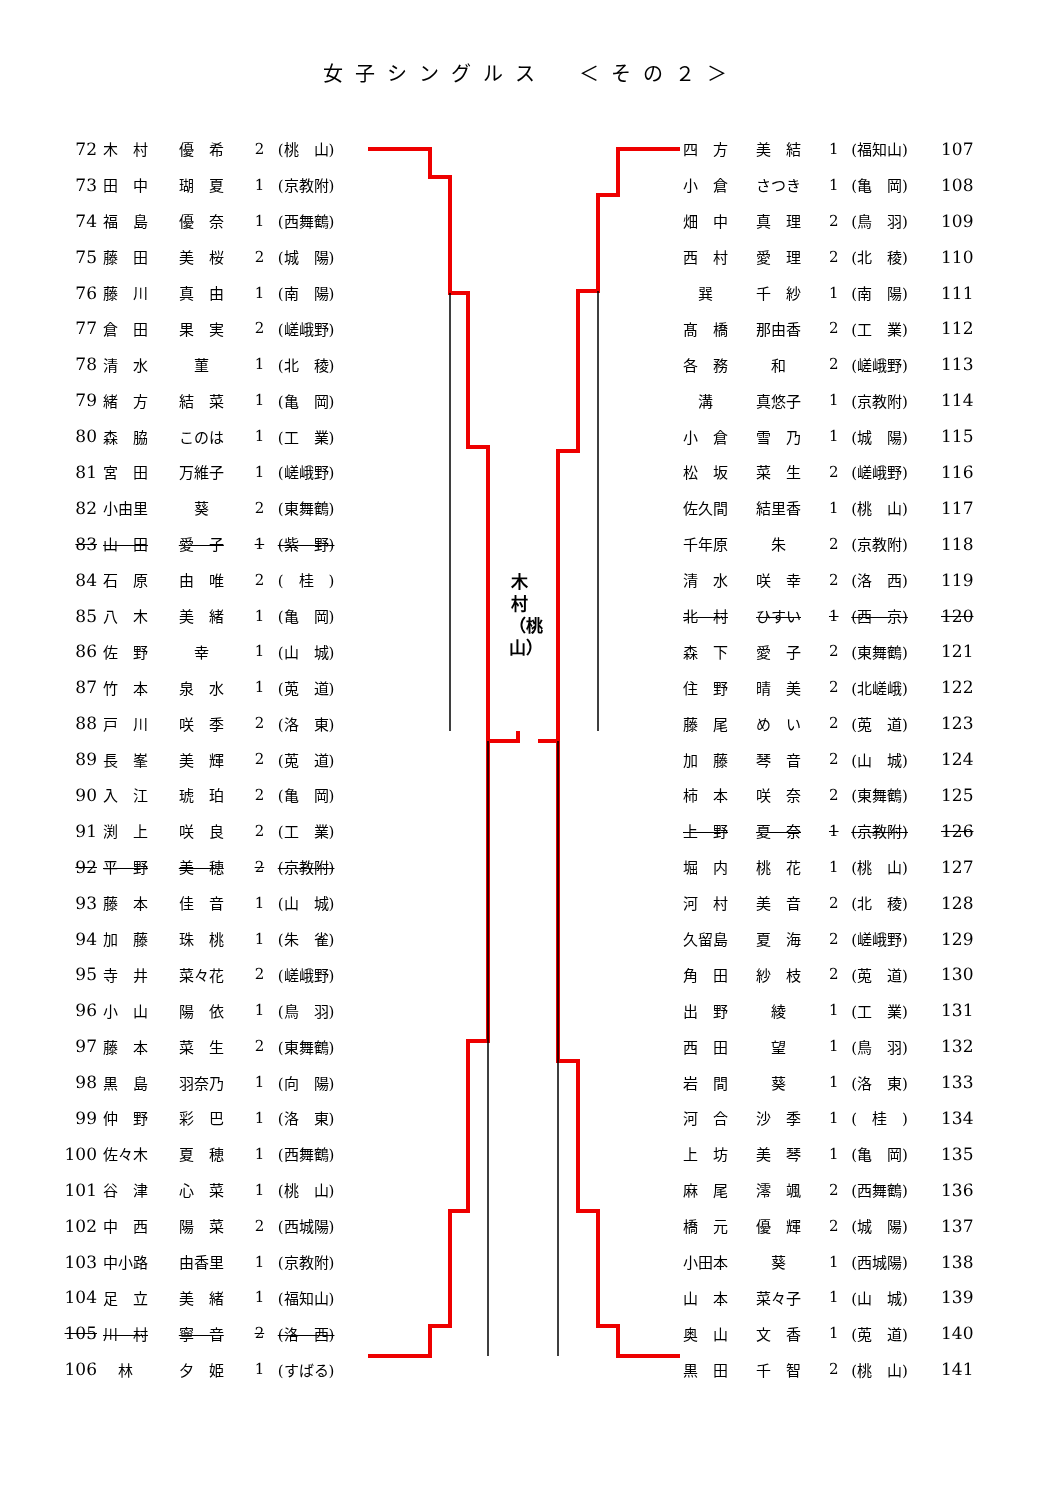女子シングルス　＜その２＞
| 72 | 木 村 | 優 希 | 2 | (桃 山) |
| 73 | 田 中 | 瑚 夏 | 1 | (京教附) |
| 74 | 福 島 | 優 奈 | 1 | (西舞鶴) |
| 75 | 藤 田 | 美 桜 | 2 | (城 陽) |
| 76 | 藤 川 | 真 由 | 1 | (南 陽) |
| 77 | 倉 田 | 果 実 | 2 | (嵯峨野) |
| 78 | 清 水 | 菫 | 1 | (北 稜) |
| 79 | 緒 方 | 結 菜 | 1 | (亀 岡) |
| 80 | 森 脇 | このは | 1 | (工 業) |
| 81 | 宮 田 | 万維子 | 1 | (嵯峨野) |
| 82 | 小由里 | 葵 | 2 | (東舞鶴) |
| 83 | 山 田 | 愛 子 | 1 | (紫 野) |
| 84 | 石 原 | 由 唯 | 2 | ( 桂 ) |
| 85 | 八 木 | 美 緒 | 1 | (亀 岡) |
| 86 | 佐 野 | 幸 | 1 | (山 城) |
| 87 | 竹 本 | 泉 水 | 1 | (莵 道) |
| 88 | 戸 川 | 咲 季 | 2 | (洛 東) |
| 89 | 長 峯 | 美 輝 | 2 | (莵 道) |
| 90 | 入 江 | 琥 珀 | 2 | (亀 岡) |
| 91 | 渕 上 | 咲 良 | 2 | (工 業) |
| 92 | 平 野 | 美 穂 | 2 | (京教附) |
| 93 | 藤 本 | 佳 音 | 1 | (山 城) |
| 94 | 加 藤 | 珠 桃 | 1 | (朱 雀) |
| 95 | 寺 井 | 菜々花 | 2 | (嵯峨野) |
| 96 | 小 山 | 陽 依 | 1 | (鳥 羽) |
| 97 | 藤 本 | 菜 生 | 2 | (東舞鶴) |
| 98 | 黒 島 | 羽奈乃 | 1 | (向 陽) |
| 99 | 仲 野 | 彩 巴 | 1 | (洛 東) |
| 100 | 佐々木 | 夏 穂 | 1 | (西舞鶴) |
| 101 | 谷 津 | 心 菜 | 1 | (桃 山) |
| 102 | 中 西 | 陽 菜 | 2 | (西城陽) |
| 103 | 中小路 | 由香里 | 1 | (京教附) |
| 104 | 足 立 | 美 緒 | 1 | (福知山) |
| 105 | 川 村 | 寧 音 | 2 | (洛 西) |
| 106 | 林 | 夕 姫 | 1 | (すばる) |
木村（桃山）
| 四 方 | 美 結 | 1 | (福知山) | 107 |
| 小 倉 | さつき | 1 | (亀 岡) | 108 |
| 畑 中 | 真 理 | 2 | (鳥 羽) | 109 |
| 西 村 | 愛 理 | 2 | (北 稜) | 110 |
| 巽 | 千 紗 | 1 | (南 陽) | 111 |
| 髙 橋 | 那由香 | 2 | (工 業) | 112 |
| 各 務 | 和 | 2 | (嵯峨野) | 113 |
| 溝 | 真悠子 | 1 | (京教附) | 114 |
| 小 倉 | 雪 乃 | 1 | (城 陽) | 115 |
| 松 坂 | 菜 生 | 2 | (嵯峨野) | 116 |
| 佐久間 | 結里香 | 1 | (桃 山) | 117 |
| 千年原 | 朱 | 2 | (京教附) | 118 |
| 清 水 | 咲 幸 | 2 | (洛 西) | 119 |
| 北 村 | ひすい | 1 | (西 京) | 120 |
| 森 下 | 愛 子 | 2 | (東舞鶴) | 121 |
| 住 野 | 晴 美 | 2 | (北嵯峨) | 122 |
| 藤 尾 | め い | 2 | (莵 道) | 123 |
| 加 藤 | 琴 音 | 2 | (山 城) | 124 |
| 柿 本 | 咲 奈 | 2 | (東舞鶴) | 125 |
| 上 野 | 夏 奈 | 1 | (京教附) | 126 |
| 堀 内 | 桃 花 | 1 | (桃 山) | 127 |
| 河 村 | 美 音 | 2 | (北 稜) | 128 |
| 久留島 | 夏 海 | 2 | (嵯峨野) | 129 |
| 角 田 | 紗 枝 | 2 | (莵 道) | 130 |
| 出 野 | 綾 | 1 | (工 業) | 131 |
| 西 田 | 望 | 1 | (鳥 羽) | 132 |
| 岩 間 | 葵 | 1 | (洛 東) | 133 |
| 河 合 | 沙 季 | 1 | ( 桂 ) | 134 |
| 上 坊 | 美 琴 | 1 | (亀 岡) | 135 |
| 麻 尾 | 澪 颯 | 2 | (西舞鶴) | 136 |
| 橋 元 | 優 輝 | 2 | (城 陽) | 137 |
| 小田本 | 葵 | 1 | (西城陽) | 138 |
| 山 本 | 菜々子 | 1 | (山 城) | 139 |
| 奥 山 | 文 香 | 1 | (莵 道) | 140 |
| 黒 田 | 千 智 | 2 | (桃 山) | 141 |